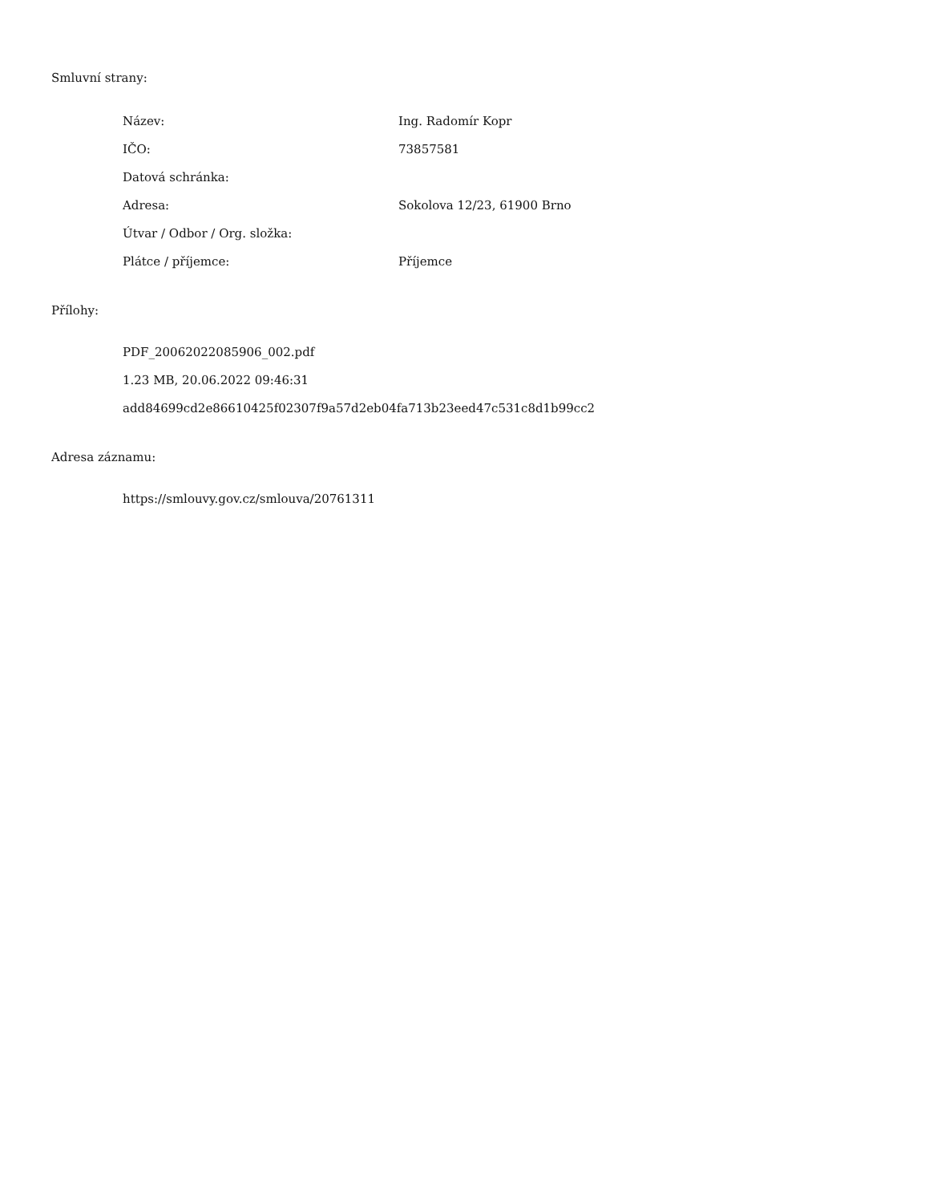Smluvní strany:
| Název: | Ing. Radomír Kopr |
| IČO: | 73857581 |
| Datová schránka: | |
| Adresa: | Sokolova 12/23, 61900 Brno |
| Útvar / Odbor / Org. složka: | |
| Plátce / příjemce: | Příjemce |
Přílohy:
PDF_20062022085906_002.pdf
1.23 MB, 20.06.2022 09:46:31
add84699cd2e86610425f02307f9a57d2eb04fa713b23eed47c531c8d1b99cc2
Adresa záznamu:
https://smlouvy.gov.cz/smlouva/20761311